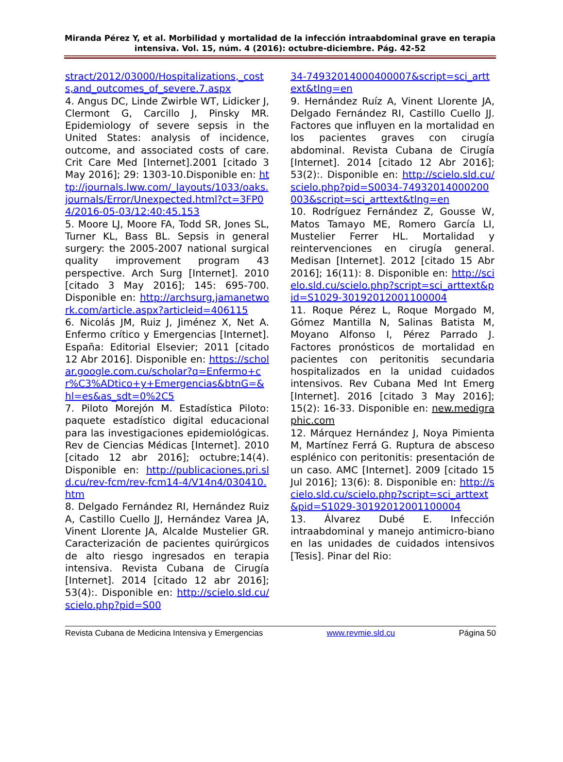Miranda Pérez Y, et al. Morbilidad y mortalidad de la infección intraabdominal grave en terapia intensiva. Vol. 15, núm. 4 (2016): octubre-diciembre. Pág. 42-52
stract/2012/03000/Hospitalizations,_costs,and_outcomes_of_severe.7.aspx
4. Angus DC, Linde Zwirble WT, Lidicker J, Clermont G, Carcillo J, Pinsky MR. Epidemiology of severe sepsis in the United States: analysis of incidence, outcome, and associated costs of care. Crit Care Med [Internet].2001 [citado 3 May 2016]; 29: 1303-10.Disponible en: http://journals.lww.com/_layouts/1033/oaks.journals/Error/Unexpected.html?ct=3FP04/2016-05-03/12:40:45.153
5. Moore LJ, Moore FA, Todd SR, Jones SL, Turner KL, Bass BL. Sepsis in general surgery: the 2005-2007 national surgical quality improvement program 43 perspective. Arch Surg [Internet]. 2010 [citado 3 May 2016]; 145: 695-700. Disponible en: http://archsurg.jamanetwork.com/article.aspx?articleid=406115
6. Nicolás JM, Ruiz J, Jiménez X, Net A. Enfermo crítico y Emergencias [Internet]. España: Editorial Elsevier; 2011 [citado 12 Abr 2016]. Disponible en: https://scholar.google.com.cu/scholar?q=Enfermo+cr%C3%ADtico+y+Emergencias&btnG=&hl=es&as_sdt=0%2C5
7. Piloto Morejón M. Estadística Piloto: paquete estadístico digital educacional para las investigaciones epidemiológicas. Rev de Ciencias Médicas [Internet]. 2010 [citado 12 abr 2016]; octubre;14(4). Disponible en: http://publicaciones.pri.sld.cu/rev-fcm/rev-fcm14-4/V14n4/030410.htm
8. Delgado Fernández RI, Hernández Ruiz A, Castillo Cuello JJ, Hernández Varea JA, Vinent Llorente JA, Alcalde Mustelier GR. Caracterización de pacientes quirúrgicos de alto riesgo ingresados en terapia intensiva. Revista Cubana de Cirugía [Internet]. 2014 [citado 12 abr 2016]; 53(4):. Disponible en: http://scielo.sld.cu/scielo.php?pid=S00
34-74932014000400007&script=sci_arttext&tlng=en
9. Hernández Ruíz A, Vinent Llorente JA, Delgado Fernández RI, Castillo Cuello JJ. Factores que influyen en la mortalidad en los pacientes graves con cirugía abdominal. Revista Cubana de Cirugía [Internet]. 2014 [citado 12 Abr 2016]; 53(2):. Disponible en: http://scielo.sld.cu/scielo.php?pid=S0034-74932014000200003&script=sci_arttext&tlng=en
10. Rodríguez Fernández Z, Gousse W, Matos Tamayo ME, Romero García LI, Mustelier Ferrer HL. Mortalidad y reintervenciones en cirugía general. Medisan [Internet]. 2012 [citado 15 Abr 2016]; 16(11): 8. Disponible en: http://scielo.sld.cu/scielo.php?script=sci_arttext&pid=S1029-30192012001100004
11. Roque Pérez L, Roque Morgado M, Gómez Mantilla N, Salinas Batista M, Moyano Alfonso I, Pérez Parrado J. Factores pronósticos de mortalidad en pacientes con peritonitis secundaria hospitalizados en la unidad cuidados intensivos. Rev Cubana Med Int Emerg [Internet]. 2016 [citado 3 May 2016]; 15(2): 16-33. Disponible en: new.medigraphic.com
12. Márquez Hernández J, Noya Pimienta M, Martínez Ferrá G. Ruptura de absceso esplénico con peritonitis: presentación de un caso. AMC [Internet]. 2009 [citado 15 Jul 2016]; 13(6): 8. Disponible en: http://scielo.sld.cu/scielo.php?script=sci_arttext&pid=S1029-30192012001100004
13. Álvarez Dubé E. Infección intraabdominal y manejo antimicro-biano en las unidades de cuidados intensivos [Tesis]. Pinar del Rio:
Revista Cubana de Medicina Intensiva y Emergencias www.revmie.sld.cu Página 50